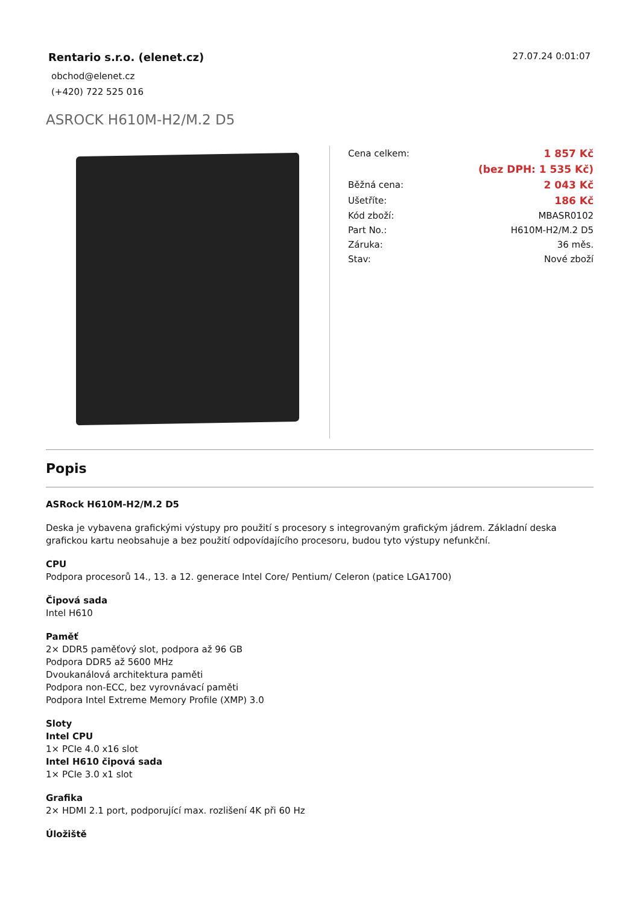Rentario s.r.o. (elenet.cz)
obchod@elenet.cz
(+420) 722 525 016
27.07.24 0:01:07
ASROCK H610M-H2/M.2 D5
| Cena celkem: | 1 857 Kč |
| | (bez DPH: 1 535 Kč) |
| Běžná cena: | 2 043 Kč |
| Ušetříte: | 186 Kč |
| Kód zboží: | MBASR0102 |
| Part No.: | H610M-H2/M.2 D5 |
| Záruka: | 36 měs. |
| Stav: | Nové zboží |
Popis
ASRock H610M-H2/M.2 D5
Deska je vybavena grafickými výstupy pro použití s procesory s integrovaným grafickým jádrem. Základní deska grafickou kartu neobsahuje a bez použití odpovídajícího procesoru, budou tyto výstupy nefunkční.
CPU
Podpora procesorů 14., 13. a 12. generace Intel Core/ Pentium/ Celeron (patice LGA1700)
Čipová sada
Intel H610
Paměť
2× DDR5 paměťový slot, podpora až 96 GB
Podpora DDR5 až 5600 MHz
Dvoukanálová architektura paměti
Podpora non-ECC, bez vyrovnávací paměti
Podpora Intel Extreme Memory Profile (XMP) 3.0
Sloty
Intel CPU
1× PCIe 4.0 x16 slot
Intel H610 čipová sada
1× PCIe 3.0 x1 slot
Grafika
2× HDMI 2.1 port, podporující max. rozlišení 4K při 60 Hz
Úložiště